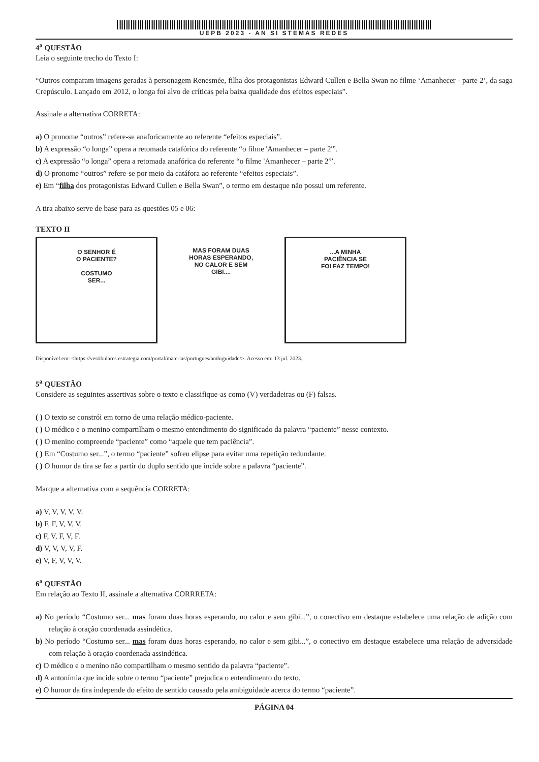UEPB 2023 - AN SI STEMAS REDES
4<sup>a</sup> QUESTÃO
Leia o seguinte trecho do Texto I:
“Outros comparam imagens geradas à personagem Renesmée, filha dos protagonistas Edward Cullen e Bella Swan no filme ‘Amanhecer - parte 2’, da saga Crepúsculo. Lançado em 2012, o longa foi alvo de críticas pela baixa qualidade dos efeitos especiais”.
Assinale a alternativa CORRETA:
a) O pronome “outros” refere-se anaforicamente ao referente “efeitos especiais”.
b) A expressão “o longa” opera a retomada catafórica do referente “o filme 'Amanhecer – parte 2'”.
c) A expressão “o longa” opera a retomada anafórica do referente “o filme 'Amanhecer – parte 2'”.
d) O pronome “outros” refere-se por meio da catáfora ao referente “efeitos especiais”.
e) Em “filha dos protagonistas Edward Cullen e Bella Swan”, o termo em destaque não possui um referente.
A tira abaixo serve de base para as questões 05 e 06:
TEXTO II
O SENHOR É
O PACIENTE?
COSTUMO
SER...
MAS FORAM DUAS
HORAS ESPERANDO,
NO CALOR E SEM
GIBI....
...A MINHA
PACIÊNCIA SE
FOI FAZ TEMPO!
Disponível em: <https://vestibulares.estrategia.com/portal/materias/portugues/ambiguidade/>. Acesso em: 13 jul. 2023.
5<sup>a</sup> QUESTÃO
Considere as seguintes assertivas sobre o texto e classifique-as como (V) verdadeiras ou (F) falsas.
( ) O texto se constrói em torno de uma relação médico-paciente.
( ) O médico e o menino compartilham o mesmo entendimento do significado da palavra “paciente” nesse contexto.
( ) O menino compreende “paciente” como “aquele que tem paciência”.
( ) Em “Costumo ser...”, o termo “paciente” sofreu elipse para evitar uma repetição redundante.
( ) O humor da tira se faz a partir do duplo sentido que incide sobre a palavra “paciente”.
Marque a alternativa com a sequência CORRETA:
a) V, V, V, V, V.
b) F, F, V, V, V.
c) F, V, F, V, F.
d) V, V, V, V, F.
e) V, F, V, V, V.
6<sup>a</sup> QUESTÃO
Em relação ao Texto II, assinale a alternativa CORRRETA:
a) No período “Costumo ser... mas foram duas horas esperando, no calor e sem gibi...”, o conectivo em destaque estabelece uma relação de adição com relação à oração coordenada assindética.
b) No período “Costumo ser... mas foram duas horas esperando, no calor e sem gibi...”, o conectivo em destaque estabelece uma relação de adversidade com relação à oração coordenada assindética.
c) O médico e o menino não compartilham o mesmo sentido da palavra “paciente”.
d) A antonímia que incide sobre o termo “paciente” prejudica o entendimento do texto.
e) O humor da tira independe do efeito de sentido causado pela ambiguidade acerca do termo “paciente”.
PÁGINA 04